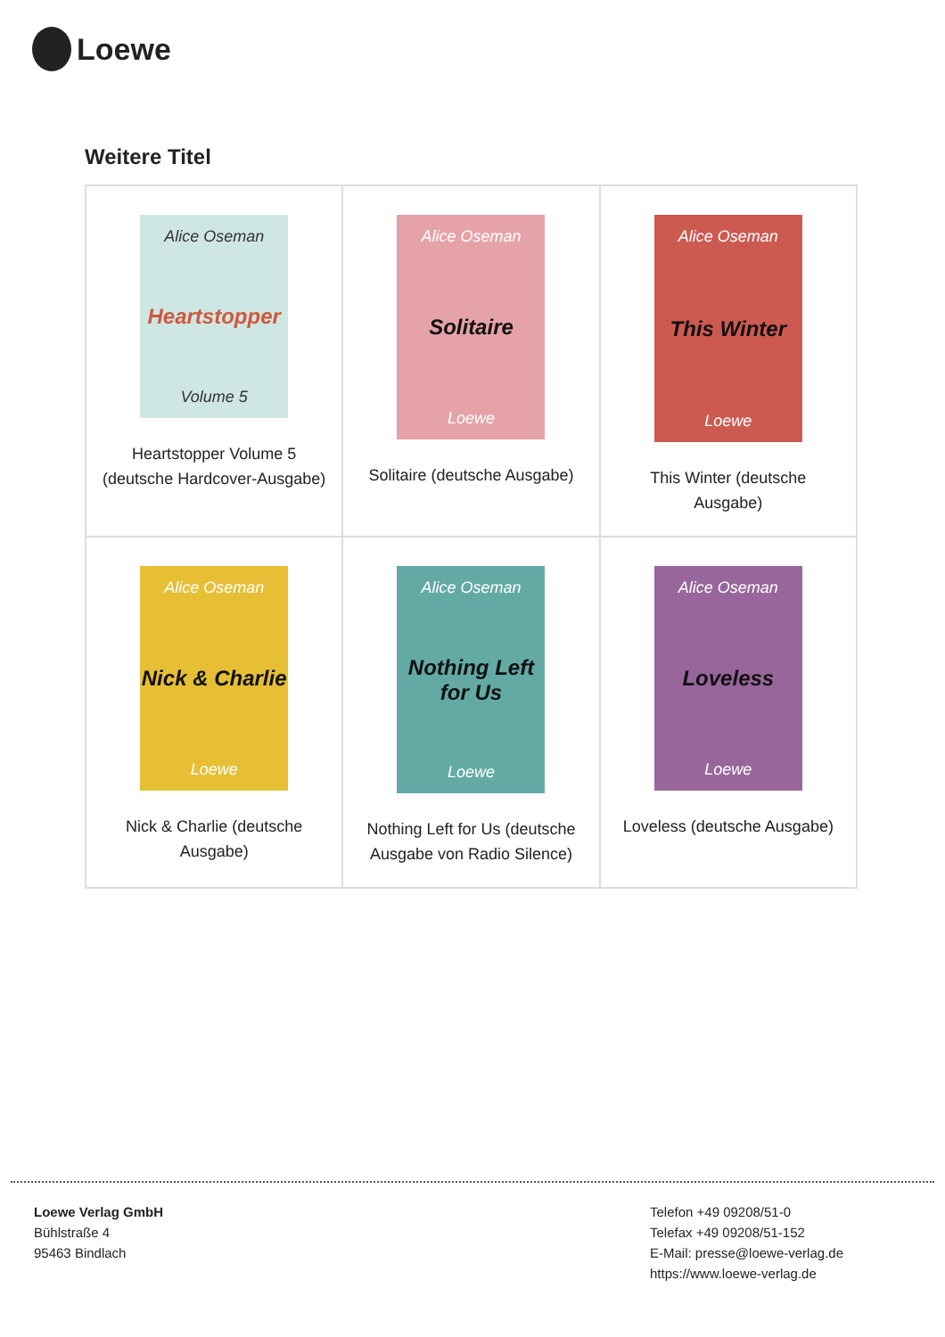Loewe
Weitere Titel
| Alice Oseman Heartstopper Volume 5 Heartstopper Volume 5 (deutsche Hardcover-Ausgabe) | Alice Oseman Solitaire Loewe Solitaire (deutsche Ausgabe) | Alice Oseman This Winter Loewe This Winter (deutsche Ausgabe) |
| Alice Oseman Nick & Charlie Loewe Nick & Charlie (deutsche Ausgabe) | Alice Oseman Nothing Left for Us Loewe Nothing Left for Us (deutsche Ausgabe von Radio Silence) | Alice Oseman Loveless Loewe Loveless (deutsche Ausgabe) |
Loewe Verlag GmbH
Bühlstraße 4
95463 Bindlach
Telefon +49 09208/51-0
Telefax +49 09208/51-152
E-Mail: presse@loewe-verlag.de
https://www.loewe-verlag.de